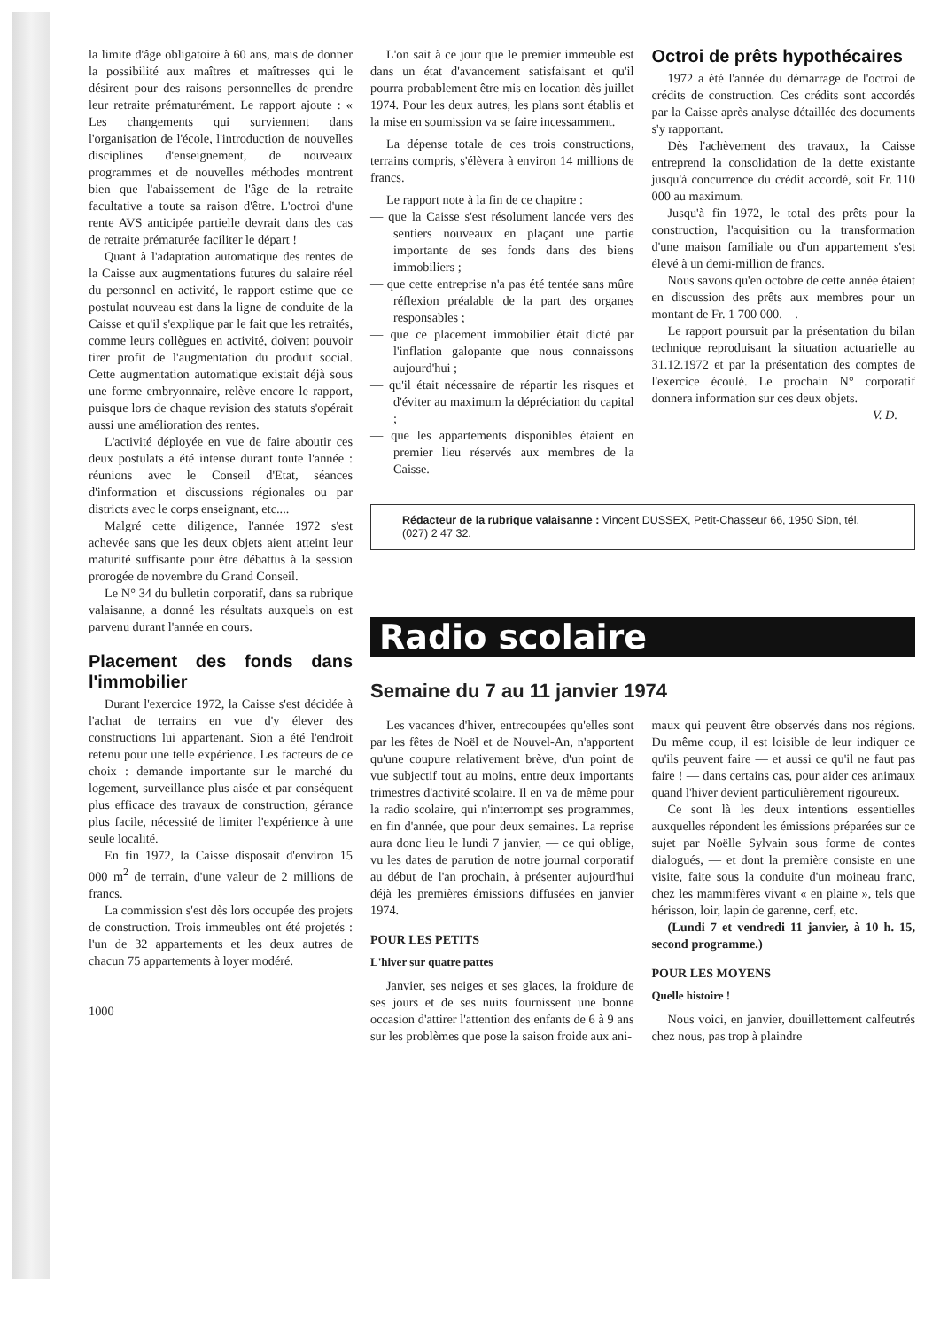la limite d'âge obligatoire à 60 ans, mais de donner la possibilité aux maîtres et maîtresses qui le désirent pour des raisons personnelles de prendre leur retraite prématurément. Le rapport ajoute : « Les changements qui surviennent dans l'organisation de l'école, l'introduction de nouvelles disciplines d'enseignement, de nouveaux programmes et de nouvelles méthodes montrent bien que l'abaissement de l'âge de la retraite facultative a toute sa raison d'être. L'octroi d'une rente AVS anticipée partielle devrait dans des cas de retraite prématurée faciliter le départ !
Quant à l'adaptation automatique des rentes de la Caisse aux augmentations futures du salaire réel du personnel en activité, le rapport estime que ce postulat nouveau est dans la ligne de conduite de la Caisse et qu'il s'explique par le fait que les retraités, comme leurs collègues en activité, doivent pouvoir tirer profit de l'augmentation du produit social. Cette augmentation automatique existait déjà sous une forme embryonnaire, relève encore le rapport, puisque lors de chaque revision des statuts s'opérait aussi une amélioration des rentes.
L'activité déployée en vue de faire aboutir ces deux postulats a été intense durant toute l'année : réunions avec le Conseil d'Etat, séances d'information et discussions régionales ou par districts avec le corps enseignant, etc....
Malgré cette diligence, l'année 1972 s'est achevée sans que les deux objets aient atteint leur maturité suffisante pour être débattus à la session prorogée de novembre du Grand Conseil.
Le N° 34 du bulletin corporatif, dans sa rubrique valaisanne, a donné les résultats auxquels on est parvenu durant l'année en cours.
Placement des fonds dans l'immobilier
Durant l'exercice 1972, la Caisse s'est décidée à l'achat de terrains en vue d'y élever des constructions lui appartenant. Sion a été l'endroit retenu pour une telle expérience. Les facteurs de ce choix : demande importante sur le marché du logement, surveillance plus aisée et par conséquent plus efficace des travaux de construction, gérance plus facile, nécessité de limiter l'expérience à une seule localité.
En fin 1972, la Caisse disposait d'environ 15 000 m<sup>2</sup> de terrain, d'une valeur de 2 millions de francs.
La commission s'est dès lors occupée des projets de construction. Trois immeubles ont été projetés : l'un de 32 appartements et les deux autres de chacun 75 appartements à loyer modéré.
1000
L'on sait à ce jour que le premier immeuble est dans un état d'avancement satisfaisant et qu'il pourra probablement être mis en location dès juillet 1974. Pour les deux autres, les plans sont établis et la mise en soumission va se faire incessamment.
La dépense totale de ces trois constructions, terrains compris, s'élèvera à environ 14 millions de francs.
Le rapport note à la fin de ce chapitre :
— que la Caisse s'est résolument lancée vers des sentiers nouveaux en plaçant une partie importante de ses fonds dans des biens immobiliers ;
— que cette entreprise n'a pas été tentée sans mûre réflexion préalable de la part des organes responsables ;
— que ce placement immobilier était dicté par l'inflation galopante que nous connaissons aujourd'hui ;
— qu'il était nécessaire de répartir les risques et d'éviter au maximum la dépréciation du capital ;
— que les appartements disponibles étaient en premier lieu réservés aux membres de la Caisse.
Octroi de prêts hypothécaires
1972 a été l'année du démarrage de l'octroi de crédits de construction. Ces crédits sont accordés par la Caisse après analyse détaillée des documents s'y rapportant.
Dès l'achèvement des travaux, la Caisse entreprend la consolidation de la dette existante jusqu'à concurrence du crédit accordé, soit Fr. 110 000 au maximum.
Jusqu'à fin 1972, le total des prêts pour la construction, l'acquisition ou la transformation d'une maison familiale ou d'un appartement s'est élevé à un demi-million de francs.
Nous savons qu'en octobre de cette année étaient en discussion des prêts aux membres pour un montant de Fr. 1 700 000.—.
Le rapport poursuit par la présentation du bilan technique reproduisant la situation actuarielle au 31.12.1972 et par la présentation des comptes de l'exercice écoulé. Le prochain N° corporatif donnera information sur ces deux objets.
V. D.
Rédacteur de la rubrique valaisanne : Vincent DUSSEX, Petit-Chasseur 66, 1950 Sion, tél. (027) 2 47 32.
Radio scolaire
Semaine du 7 au 11 janvier 1974
Les vacances d'hiver, entrecoupées qu'elles sont par les fêtes de Noël et de Nouvel-An, n'apportent qu'une coupure relativement brève, d'un point de vue subjectif tout au moins, entre deux importants trimestres d'activité scolaire. Il en va de même pour la radio scolaire, qui n'interrompt ses programmes, en fin d'année, que pour deux semaines. La reprise aura donc lieu le lundi 7 janvier, — ce qui oblige, vu les dates de parution de notre journal corporatif au début de l'an prochain, à présenter aujourd'hui déjà les premières émissions diffusées en janvier 1974.
POUR LES PETITS
L'hiver sur quatre pattes
Janvier, ses neiges et ses glaces, la froidure de ses jours et de ses nuits fournissent une bonne occasion d'attirer l'attention des enfants de 6 à 9 ans sur les problèmes que pose la saison froide aux ani-
maux qui peuvent être observés dans nos régions. Du même coup, il est loisible de leur indiquer ce qu'ils peuvent faire — et aussi ce qu'il ne faut pas faire ! — dans certains cas, pour aider ces animaux quand l'hiver devient particulièrement rigoureux.
Ce sont là les deux intentions essentielles auxquelles répondent les émissions préparées sur ce sujet par Noëlle Sylvain sous forme de contes dialogués, — et dont la première consiste en une visite, faite sous la conduite d'un moineau franc, chez les mammifères vivant « en plaine », tels que hérisson, loir, lapin de garenne, cerf, etc.
(Lundi 7 et vendredi 11 janvier, à 10 h. 15, second programme.)
POUR LES MOYENS
Quelle histoire !
Nous voici, en janvier, douillettement calfeutrés chez nous, pas trop à plaindre